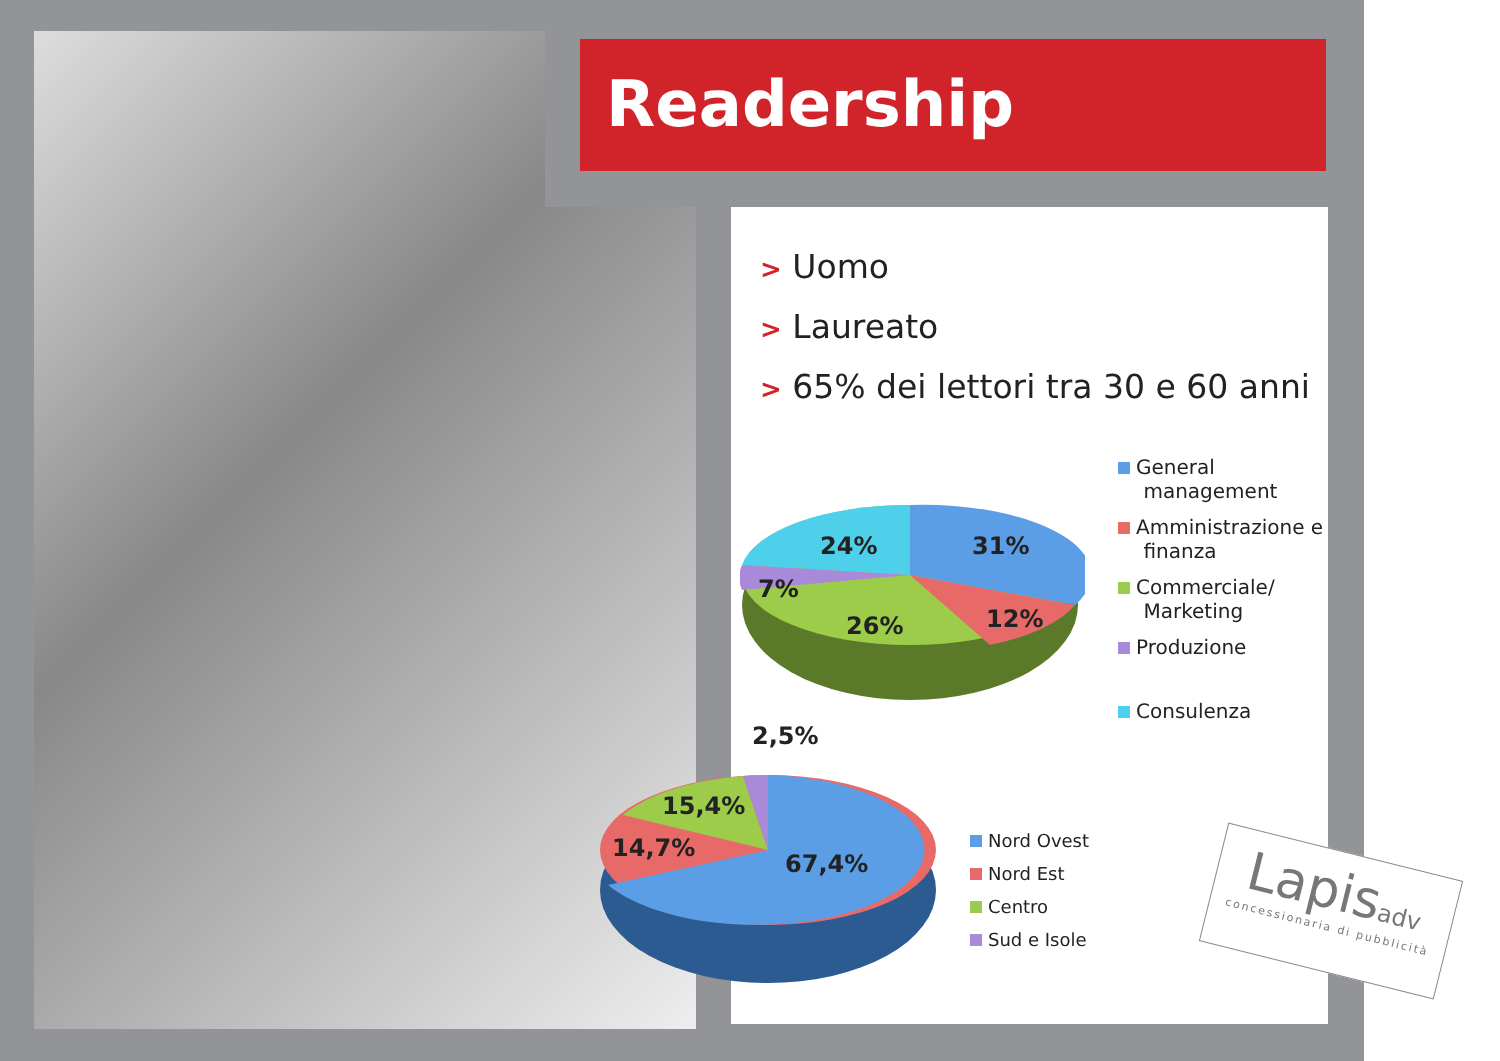Readership
> Uomo
> Laureato
> 65% dei lettori tra 30 e 60 anni
24% 31%
7%
26% 12%
General
management
Amministrazione e
finanza
Commerciale/
Marketing
Produzione
Consulenza
2,5%
15,4%
14,7%
67,4%
Nord Ovest
Nord Est
Centro
Sud e Isole
Lapisadv
concessionaria di pubblicità